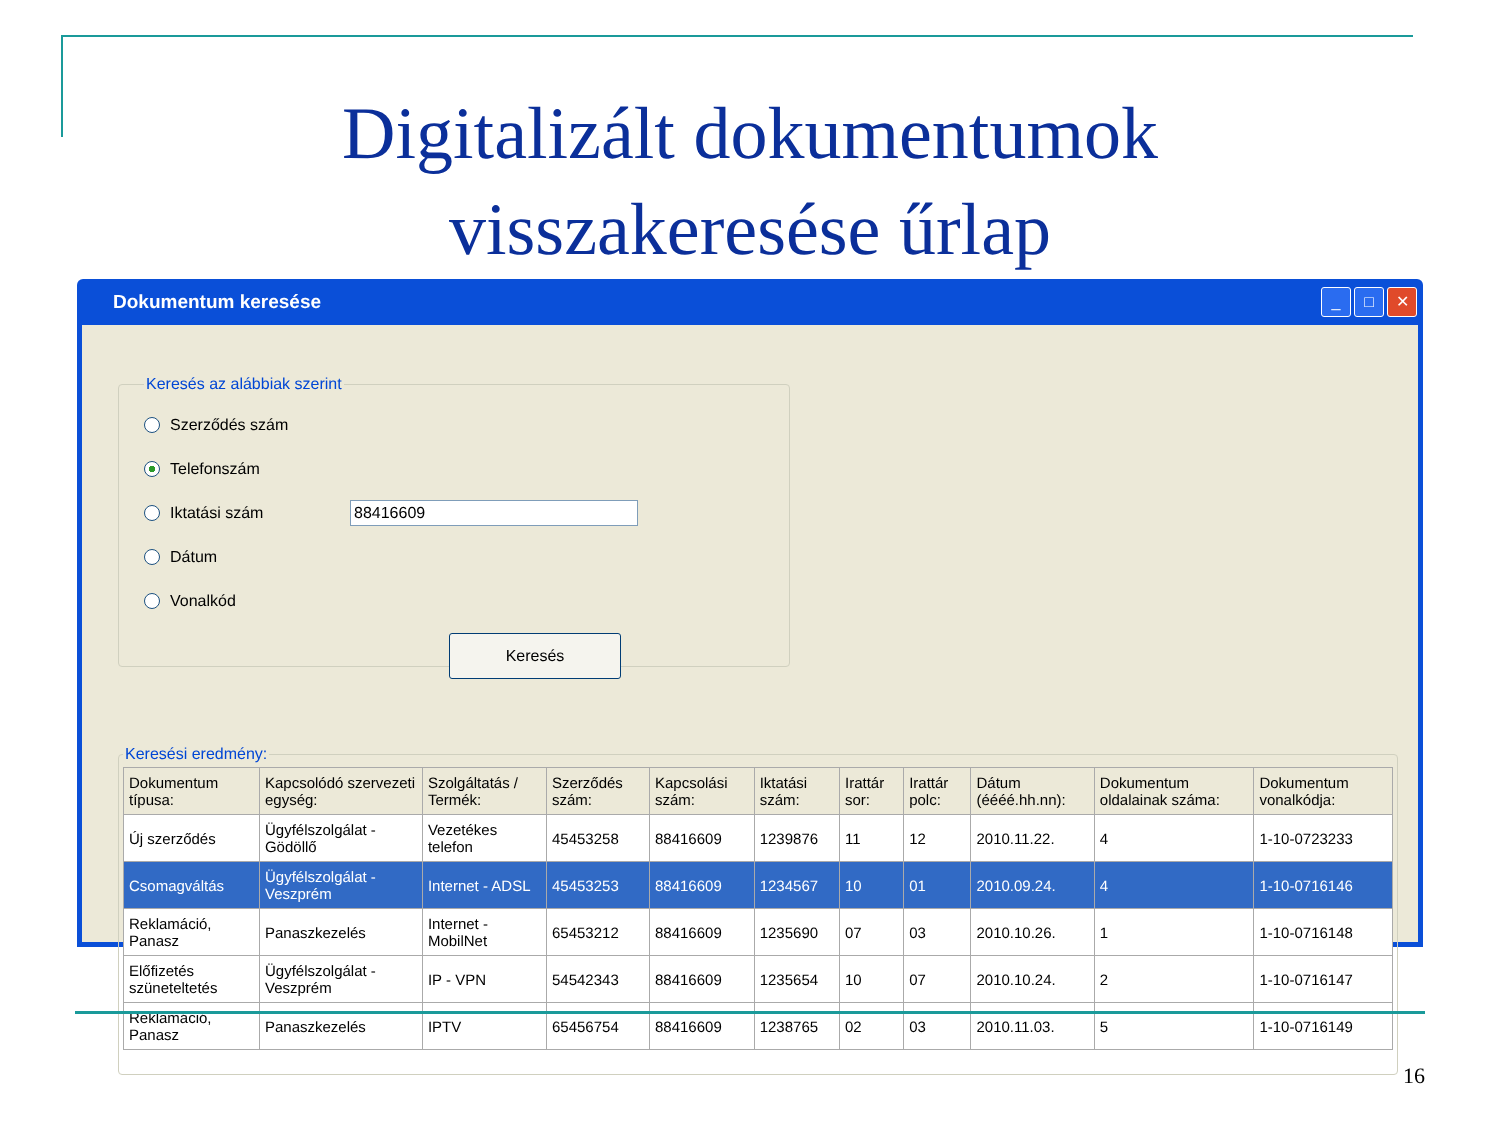Digitalizált dokumentumok
visszakeresése űrlap
Dokumentum keresése
_ □ ✕
Keresés az alábbiak szerint
Szerződés szám
Telefonszám
Iktatási szám 88416609
Dátum
Vonalkód
Keresés
Keresési eredmény:
| Dokumentum típusa: | Kapcsolódó szervezeti egység: | Szolgáltatás / Termék: | Szerződés szám: | Kapcsolási szám: | Iktatási szám: | Irattár sor: | Irattár polc: | Dátum (éééé.hh.nn): | Dokumentum oldalainak száma: | Dokumentum vonalkódja: |
| --- | --- | --- | --- | --- | --- | --- | --- | --- | --- | --- |
| Új szerződés | Ügyfélszolgálat - Gödöllő | Vezetékes telefon | 45453258 | 88416609 | 1239876 | 11 | 12 | 2010.11.22. | 4 | 1-10-0723233 |
| Csomagváltás | Ügyfélszolgálat - Veszprém | Internet - ADSL | 45453253 | 88416609 | 1234567 | 10 | 01 | 2010.09.24. | 4 | 1-10-0716146 |
| Reklamáció, Panasz | Panaszkezelés | Internet - MobilNet | 65453212 | 88416609 | 1235690 | 07 | 03 | 2010.10.26. | 1 | 1-10-0716148 |
| Előfizetés szüneteltetés | Ügyfélszolgálat - Veszprém | IP - VPN | 54542343 | 88416609 | 1235654 | 10 | 07 | 2010.10.24. | 2 | 1-10-0716147 |
| Reklamáció, Panasz | Panaszkezelés | IPTV | 65456754 | 88416609 | 1238765 | 02 | 03 | 2010.11.03. | 5 | 1-10-0716149 |
16